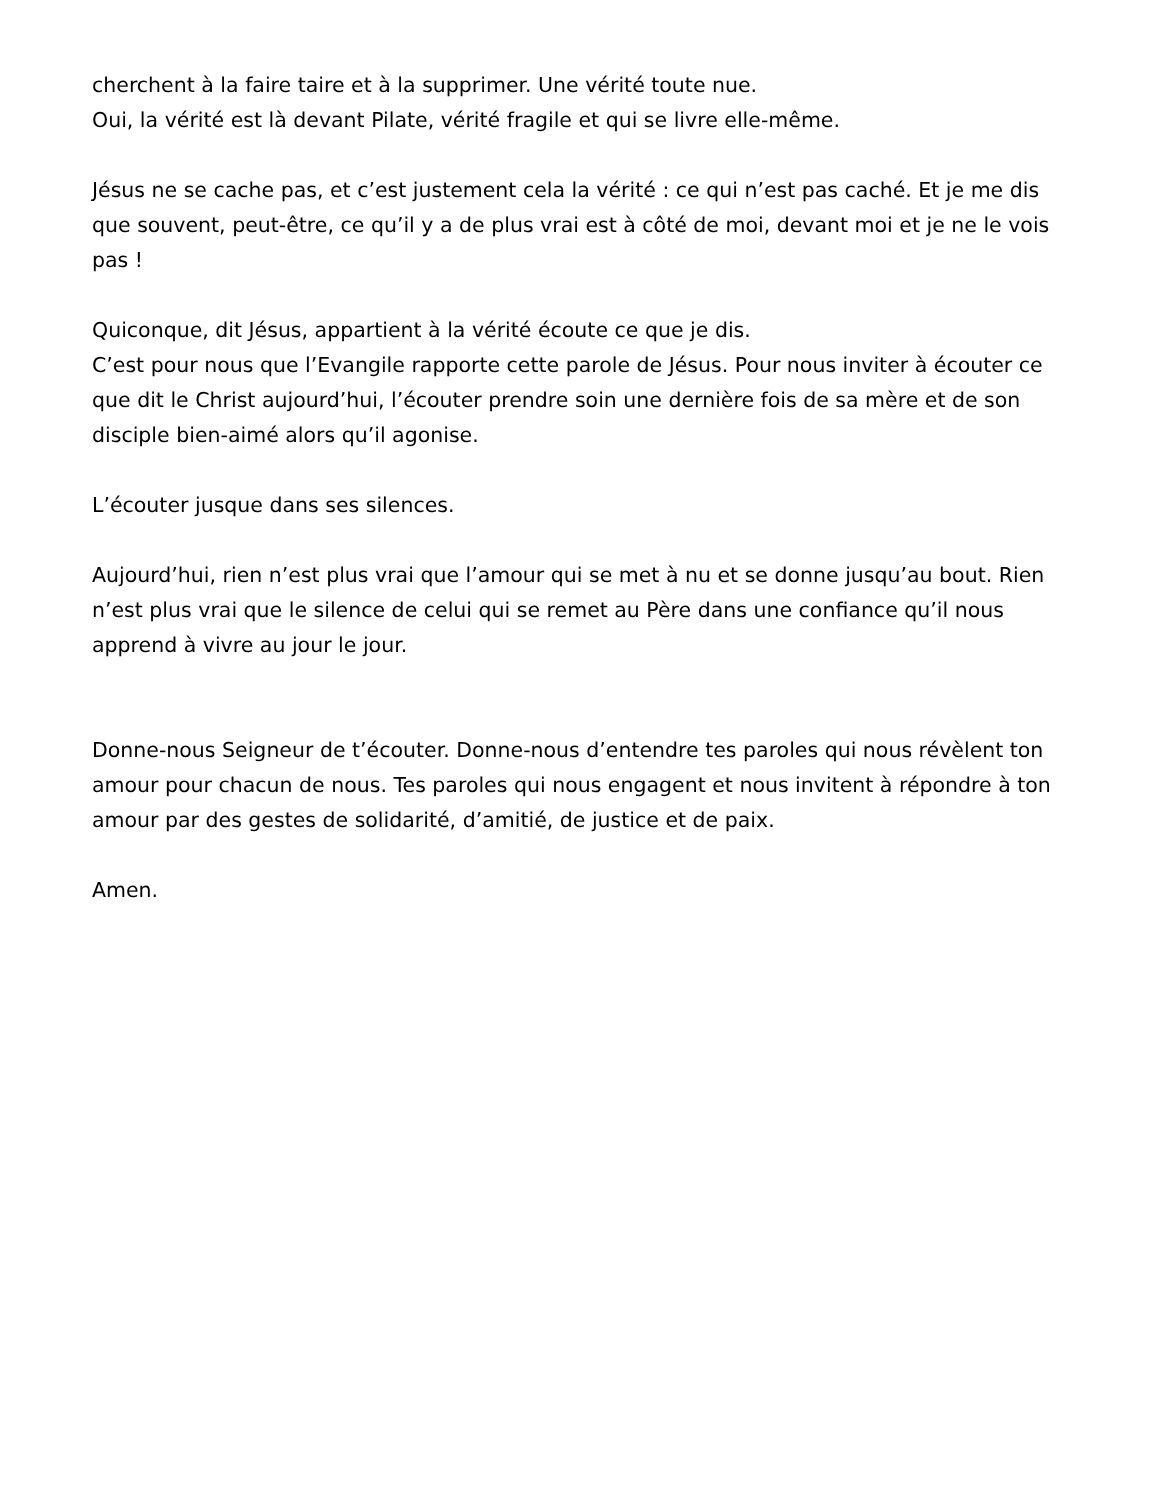cherchent à la faire taire et à la supprimer. Une vérité toute nue.
Oui, la vérité est là devant Pilate, vérité fragile et qui se livre elle-même.
Jésus ne se cache pas, et c’est justement cela la vérité : ce qui n’est pas caché. Et je me dis que souvent, peut-être, ce qu’il y a de plus vrai est à côté de moi, devant moi et je ne le vois pas !
Quiconque, dit Jésus, appartient à la vérité écoute ce que je dis.
C’est pour nous que l’Evangile rapporte cette parole de Jésus. Pour nous inviter à écouter ce que dit le Christ aujourd’hui, l’écouter prendre soin une dernière fois de sa mère et de son disciple bien-aimé alors qu’il agonise.
L’écouter jusque dans ses silences.
Aujourd’hui, rien n’est plus vrai que l’amour qui se met à nu et se donne jusqu’au bout. Rien n’est plus vrai que le silence de celui qui se remet au Père dans une confiance qu’il nous apprend à vivre au jour le jour.
Donne-nous Seigneur de t’écouter. Donne-nous d’entendre tes paroles qui nous révèlent ton amour pour chacun de nous. Tes paroles qui nous engagent et nous invitent à répondre à ton amour par des gestes de solidarité, d’amitié, de justice et de paix.
Amen.